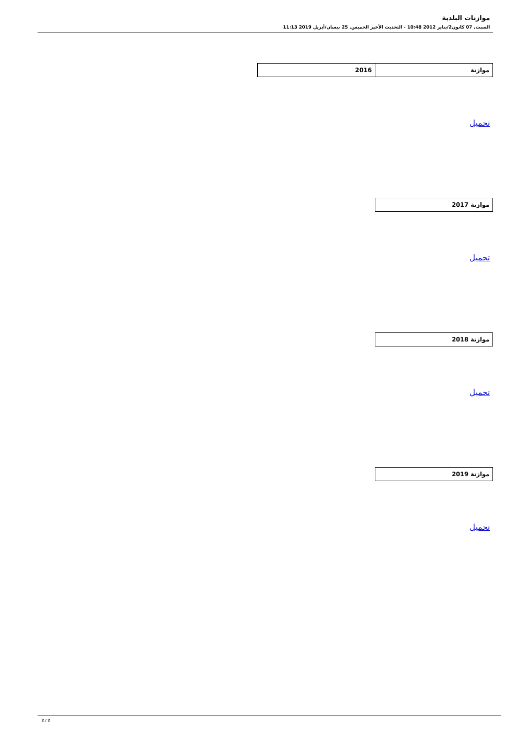موازنات البلدية
السبت, 07 كانون2/يناير 2012 10:48 - التحديث الأخير الخميس, 25 نيسان/أبريل 2019 11:13
| موازنة | 2016 |
تحميل
| موازنة 2017 |
تحميل
| موازنة 2018 |
تحميل
| موازنة 2019 |
تحميل
2 / 2